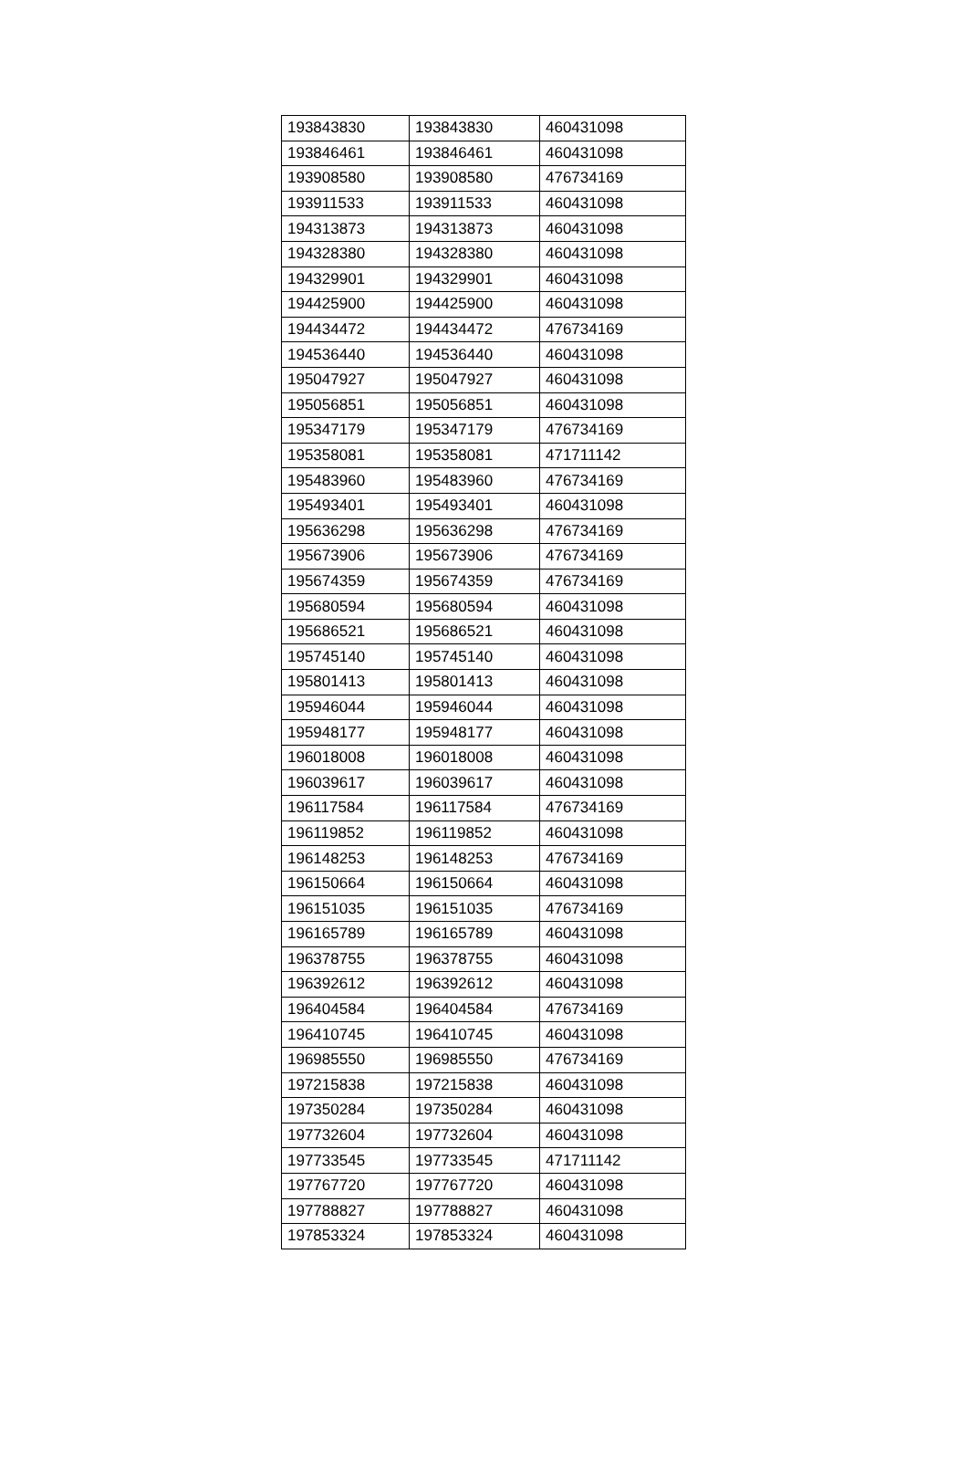| 193843830 | 193843830 | 460431098 |
| 193846461 | 193846461 | 460431098 |
| 193908580 | 193908580 | 476734169 |
| 193911533 | 193911533 | 460431098 |
| 194313873 | 194313873 | 460431098 |
| 194328380 | 194328380 | 460431098 |
| 194329901 | 194329901 | 460431098 |
| 194425900 | 194425900 | 460431098 |
| 194434472 | 194434472 | 476734169 |
| 194536440 | 194536440 | 460431098 |
| 195047927 | 195047927 | 460431098 |
| 195056851 | 195056851 | 460431098 |
| 195347179 | 195347179 | 476734169 |
| 195358081 | 195358081 | 471711142 |
| 195483960 | 195483960 | 476734169 |
| 195493401 | 195493401 | 460431098 |
| 195636298 | 195636298 | 476734169 |
| 195673906 | 195673906 | 476734169 |
| 195674359 | 195674359 | 476734169 |
| 195680594 | 195680594 | 460431098 |
| 195686521 | 195686521 | 460431098 |
| 195745140 | 195745140 | 460431098 |
| 195801413 | 195801413 | 460431098 |
| 195946044 | 195946044 | 460431098 |
| 195948177 | 195948177 | 460431098 |
| 196018008 | 196018008 | 460431098 |
| 196039617 | 196039617 | 460431098 |
| 196117584 | 196117584 | 476734169 |
| 196119852 | 196119852 | 460431098 |
| 196148253 | 196148253 | 476734169 |
| 196150664 | 196150664 | 460431098 |
| 196151035 | 196151035 | 476734169 |
| 196165789 | 196165789 | 460431098 |
| 196378755 | 196378755 | 460431098 |
| 196392612 | 196392612 | 460431098 |
| 196404584 | 196404584 | 476734169 |
| 196410745 | 196410745 | 460431098 |
| 196985550 | 196985550 | 476734169 |
| 197215838 | 197215838 | 460431098 |
| 197350284 | 197350284 | 460431098 |
| 197732604 | 197732604 | 460431098 |
| 197733545 | 197733545 | 471711142 |
| 197767720 | 197767720 | 460431098 |
| 197788827 | 197788827 | 460431098 |
| 197853324 | 197853324 | 460431098 |